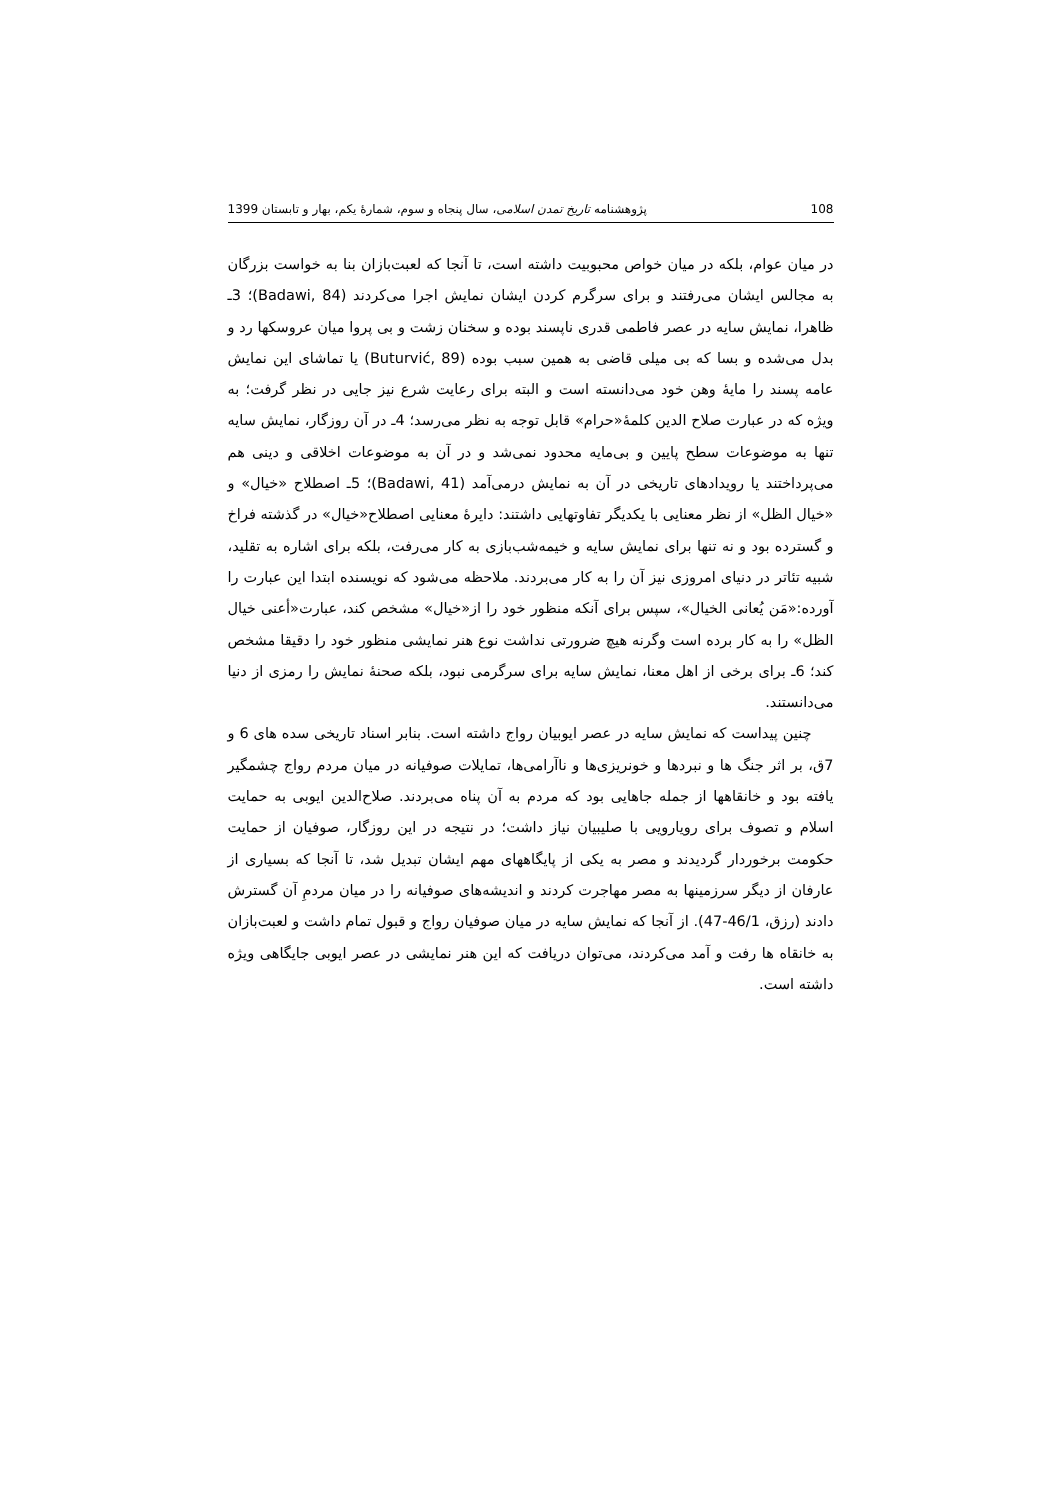108 پژوهشنامه تاریخ تمدن اسلامی، سال پنجاه و سوم، شمارهٔ یکم، بهار و تابستان 1399
در میان عوام، بلکه در میان خواص محبوبیت داشته است، تا آنجا که لعبت‌بازان بنا به خواست بزرگان به مجالس ایشان می‌رفتند و برای سرگرم کردن ایشان نمایش اجرا می‌کردند (Badawi, 84)؛ 3ـ ظاهرا، نمایش سایه در عصر فاطمی قدری ناپسند بوده و سخنان زشت و بی پروا میان عروسکها رد و بدل می‌شده و بسا که بی میلی قاضی به همین سبب بوده (Buturvić, 89) یا تماشای این نمایش عامه پسند را مایهٔ وهن خود می‌دانسته است و البته برای رعایت شرع نیز جایی در نظر گرفت؛ به ویژه که در عبارت صلاح الدین کلمهٔ«حرام» قابل توجه به نظر می‌رسد؛ 4ـ در آن روزگار، نمایش سایه تنها به موضوعات سطح پایین و بی‌مایه محدود نمی‌شد و در آن به موضوعات اخلاقی و دینی هم می‌پرداختند یا رویدادهای تاریخی در آن به نمایش درمی‌آمد (Badawi, 41)؛ 5ـ اصطلاح «خیال» و «خیال الظل» از نظر معنایی با یکدیگر تفاوتهایی داشتند: دایرهٔ معنایی اصطلاح«خیال» در گذشته فراخ و گسترده بود و نه تنها برای نمایش سایه و خیمه‌شب‌بازی به کار می‌رفت، بلکه برای اشاره به تقلید، شبیه تئاتر در دنیای امروزی نیز آن را به کار می‌بردند. ملاحظه می‌شود که نویسنده ابتدا این عبارت را آورده:«مَن یُعانی الخیال»، سپس برای آنکه منظور خود را از«خیال» مشخص کند، عبارت«أعنی خیال الظل» را به کار برده است وگرنه هیچ ضرورتی نداشت نوع هنر نمایشی منظور خود را دقیقا مشخص کند؛ 6ـ برای برخی از اهل معنا، نمایش سایه برای سرگرمی نبود، بلکه صحنهٔ نمایش را رمزی از دنیا می‌دانستند.
چنین پیداست که نمایش سایه در عصر ایوبیان رواج داشته است. بنابر اسناد تاریخی سده های 6 و 7ق، بر اثر جنگ ها و نبردها و خونریزی‌ها و ناآرامی‌ها، تمایلات صوفیانه در میان مردم رواج چشمگیر یافته بود و خانقاهها از جمله جاهایی بود که مردم به آن پناه می‌بردند. صلاح‌الدین ایوبی به حمایت اسلام و تصوف برای رویارویی با صلیبیان نیاز داشت؛ در نتیجه در این روزگار، صوفیان از حمایت حکومت برخوردار گردیدند و مصر به یکی از پایگاههای مهم ایشان تبدیل شد، تا آنجا که بسیاری از عارفان از دیگر سرزمینها به مصر مهاجرت کردند و اندیشه‌های صوفیانه را در میان مردمِ آن گسترش دادند (رزق، 46/1-47). از آنجا که نمایش سایه در میان صوفیان رواج و قبول تمام داشت و لعبت‌بازان به خانقاه ها رفت و آمد می‌کردند، می‌توان دریافت که این هنر نمایشی در عصر ایوبی جایگاهی ویژه داشته است.